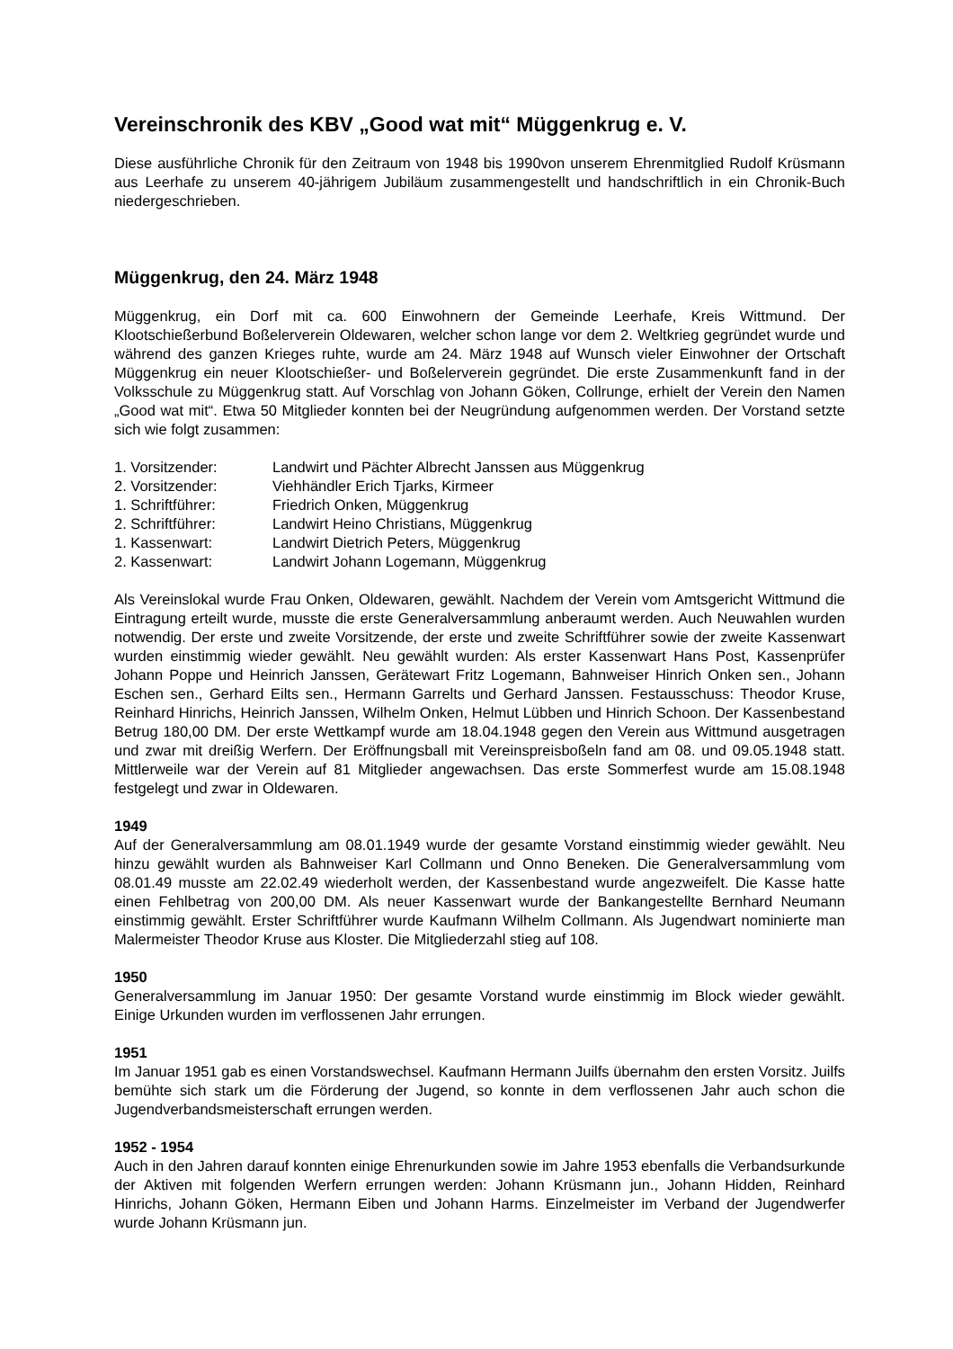Vereinschronik des KBV „Good wat mit“ Müggenkrug e. V.
Diese ausführliche Chronik für den Zeitraum von 1948 bis 1990von unserem Ehrenmitglied Rudolf Krüsmann aus Leerhafe zu unserem 40-jährigem Jubiläum zusammengestellt und handschriftlich in ein Chronik-Buch niedergeschrieben.
Müggenkrug, den 24. März 1948
Müggenkrug, ein Dorf mit ca. 600 Einwohnern der Gemeinde Leerhafe, Kreis Wittmund. Der Klootschießerbund Boßelerverein Oldewaren, welcher schon lange vor dem 2. Weltkrieg gegründet wurde und während des ganzen Krieges ruhte, wurde am 24. März 1948 auf Wunsch vieler Einwohner der Ortschaft Müggenkrug ein neuer Klootschießer- und Boßelerverein gegründet. Die erste Zusammenkunft fand in der Volksschule zu Müggenkrug statt. Auf Vorschlag von Johann Göken, Collrunge, erhielt der Verein den Namen „Good wat mit“. Etwa 50 Mitglieder konnten bei der Neugründung aufgenommen werden. Der Vorstand setzte sich wie folgt zusammen:
| 1. Vorsitzender: | Landwirt und Pächter Albrecht Janssen aus Müggenkrug |
| 2. Vorsitzender: | Viehhändler Erich Tjarks, Kirmeer |
| 1. Schriftführer: | Friedrich Onken, Müggenkrug |
| 2. Schriftführer: | Landwirt Heino Christians, Müggenkrug |
| 1. Kassenwart: | Landwirt Dietrich Peters, Müggenkrug |
| 2. Kassenwart: | Landwirt Johann Logemann, Müggenkrug |
Als Vereinslokal wurde Frau Onken, Oldewaren, gewählt. Nachdem der Verein vom Amtsgericht Wittmund die Eintragung erteilt wurde, musste die erste Generalversammlung anberaumt werden. Auch Neuwahlen wurden notwendig. Der erste und zweite Vorsitzende, der erste und zweite Schriftführer sowie der zweite Kassenwart wurden einstimmig wieder gewählt. Neu gewählt wurden: Als erster Kassenwart Hans Post, Kassenprüfer Johann Poppe und Heinrich Janssen, Gerätewart Fritz Logemann, Bahnweiser Hinrich Onken sen., Johann Eschen sen., Gerhard Eilts sen., Hermann Garrelts und Gerhard Janssen. Festausschuss: Theodor Kruse, Reinhard Hinrichs, Heinrich Janssen, Wilhelm Onken, Helmut Lübben und Hinrich Schoon. Der Kassenbestand Betrug 180,00 DM. Der erste Wettkampf wurde am 18.04.1948 gegen den Verein aus Wittmund ausgetragen und zwar mit dreißig Werfern. Der Eröffnungsball mit Vereinspreisboßeln fand am 08. und 09.05.1948 statt. Mittlerweile war der Verein auf 81 Mitglieder angewachsen. Das erste Sommerfest wurde am 15.08.1948 festgelegt und zwar in Oldewaren.
1949
Auf der Generalversammlung am 08.01.1949 wurde der gesamte Vorstand einstimmig wieder gewählt. Neu hinzu gewählt wurden als Bahnweiser Karl Collmann und Onno Beneken. Die Generalversammlung vom 08.01.49 musste am 22.02.49 wiederholt werden, der Kassenbestand wurde angezweifelt. Die Kasse hatte einen Fehlbetrag von 200,00 DM. Als neuer Kassenwart wurde der Bankangestellte Bernhard Neumann einstimmig gewählt. Erster Schriftführer wurde Kaufmann Wilhelm Collmann. Als Jugendwart nominierte man Malermeister Theodor Kruse aus Kloster. Die Mitgliederzahl stieg auf 108.
1950
Generalversammlung im Januar 1950: Der gesamte Vorstand wurde einstimmig im Block wieder gewählt. Einige Urkunden wurden im verflossenen Jahr errungen.
1951
Im Januar 1951 gab es einen Vorstandswechsel. Kaufmann Hermann Juilfs übernahm den ersten Vorsitz. Juilfs bemühte sich stark um die Förderung der Jugend, so konnte in dem verflossenen Jahr auch schon die Jugendverbandsmeisterschaft errungen werden.
1952 - 1954
Auch in den Jahren darauf konnten einige Ehrenurkunden sowie im Jahre 1953 ebenfalls die Verbandsurkunde der Aktiven mit folgenden Werfern errungen werden: Johann Krüsmann jun., Johann Hidden, Reinhard Hinrichs, Johann Göken, Hermann Eiben und Johann Harms. Einzelmeister im Verband der Jugendwerfer wurde Johann Krüsmann jun.